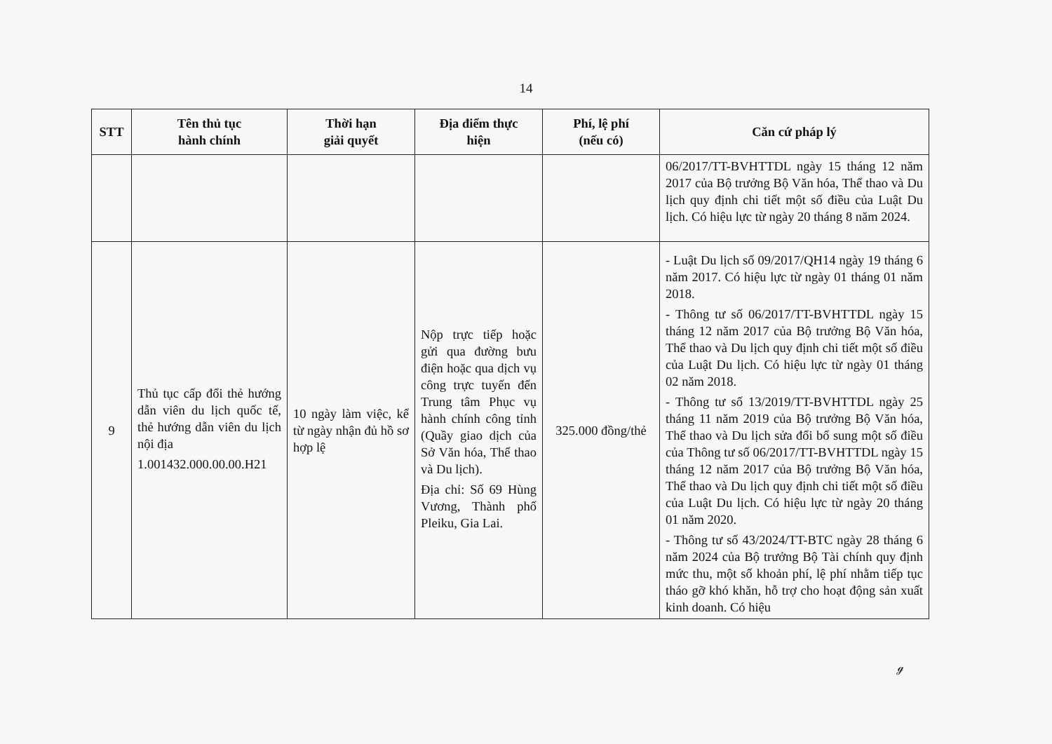14
| STT | Tên thủ tục hành chính | Thời hạn giải quyết | Địa điểm thực hiện | Phí, lệ phí (nếu có) | Căn cứ pháp lý |
| --- | --- | --- | --- | --- | --- |
| | | | | | 06/2017/TT-BVHTTDL ngày 15 tháng 12 năm 2017 của Bộ trưởng Bộ Văn hóa, Thể thao và Du lịch quy định chi tiết một số điều của Luật Du lịch. Có hiệu lực từ ngày 20 tháng 8 năm 2024. |
| 9 | Thủ tục cấp đổi thẻ hướng dẫn viên du lịch quốc tế, thẻ hướng dẫn viên du lịch nội địa 1.001432.000.00.00.H21 | 10 ngày làm việc, kể từ ngày nhận đủ hồ sơ hợp lệ | Nộp trực tiếp hoặc gửi qua đường bưu điện hoặc qua dịch vụ công trực tuyến đến Trung tâm Phục vụ hành chính công tỉnh (Quầy giao dịch của Sở Văn hóa, Thể thao và Du lịch). Địa chỉ: Số 69 Hùng Vương, Thành phố Pleiku, Gia Lai. | 325.000 đồng/thẻ | - Luật Du lịch số 09/2017/QH14 ngày 19 tháng 6 năm 2017. Có hiệu lực từ ngày 01 tháng 01 năm 2018. - Thông tư số 06/2017/TT-BVHTTDL ngày 15 tháng 12 năm 2017 của Bộ trưởng Bộ Văn hóa, Thể thao và Du lịch quy định chi tiết một số điều của Luật Du lịch. Có hiệu lực từ ngày 01 tháng 02 năm 2018. - Thông tư số 13/2019/TT-BVHTTDL ngày 25 tháng 11 năm 2019 của Bộ trưởng Bộ Văn hóa, Thể thao và Du lịch sửa đổi bổ sung một số điều của Thông tư số 06/2017/TT-BVHTTDL ngày 15 tháng 12 năm 2017 của Bộ trưởng Bộ Văn hóa, Thể thao và Du lịch quy định chi tiết một số điều của Luật Du lịch. Có hiệu lực từ ngày 20 tháng 01 năm 2020. - Thông tư số 43/2024/TT-BTC ngày 28 tháng 6 năm 2024 của Bộ trưởng Bộ Tài chính quy định mức thu, một số khoản phí, lệ phí nhằm tiếp tục tháo gỡ khó khăn, hỗ trợ cho hoạt động sản xuất kinh doanh. Có hiệu |
ℊ